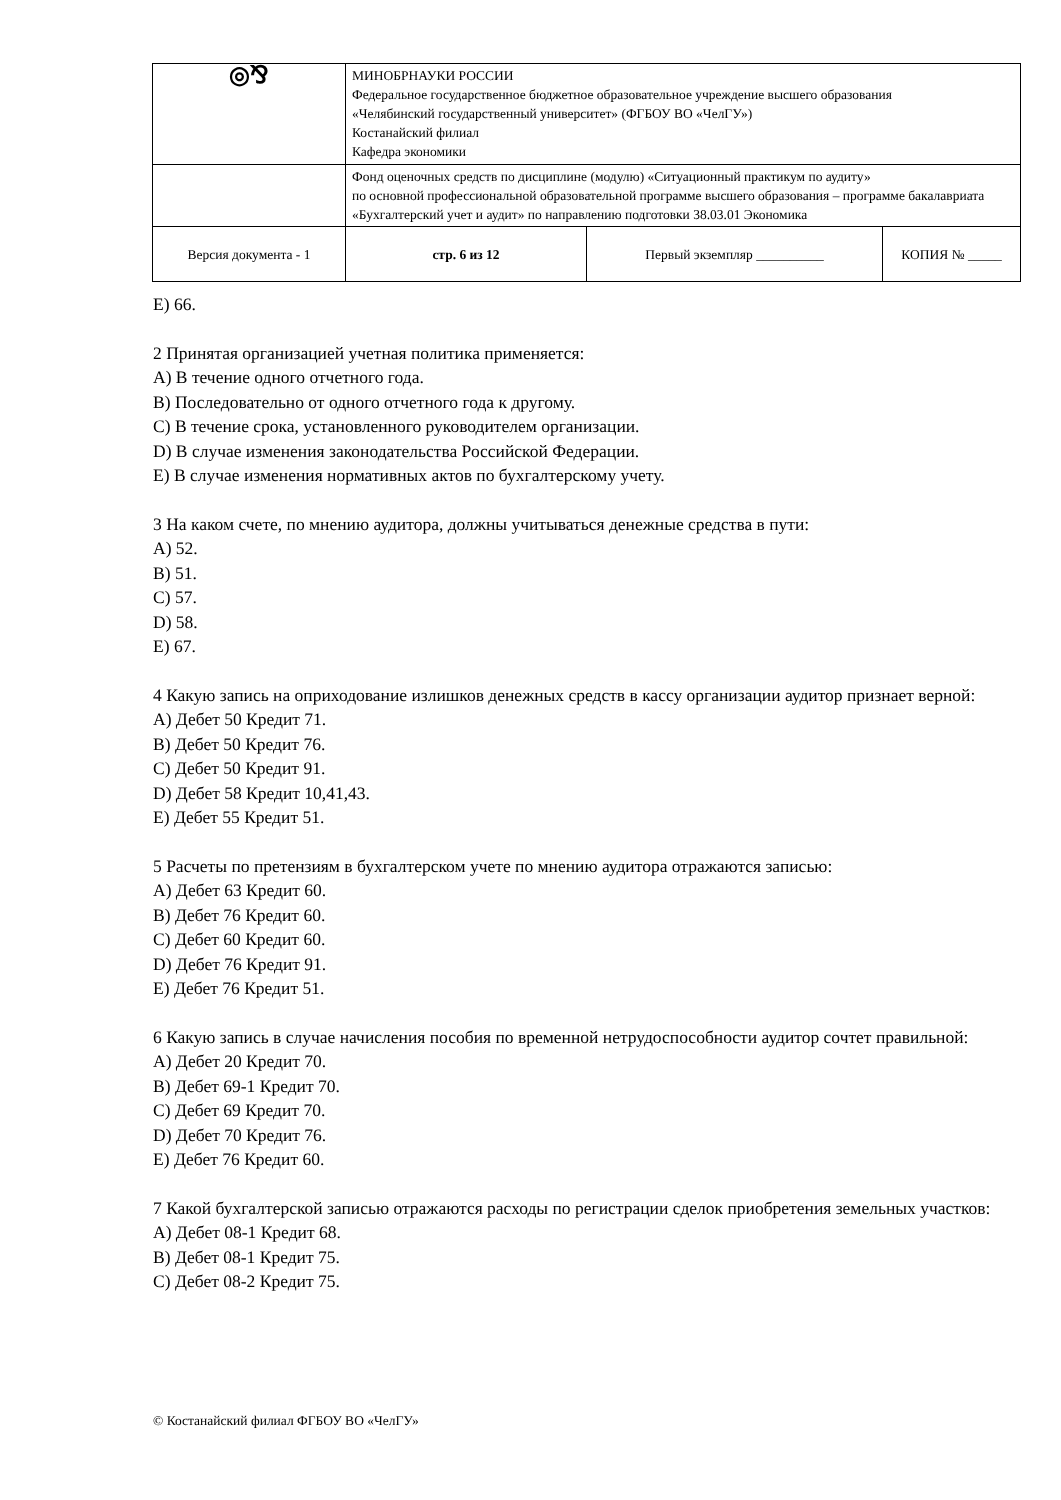| ◎⅋ | МИНОБРНАУКИ РОССИИ Федеральное государственное бюджетное образовательное учреждение высшего образования «Челябинский государственный университет» (ФГБОУ ВО «ЧелГУ») Костанайский филиал Кафедра экономики | | |
| | Фонд оценочных средств по дисциплине (модулю) «Ситуационный практикум по аудиту» по основной профессиональной образовательной программе высшего образования – программе бакалавриата «Бухгалтерский учет и аудит» по направлению подготовки 38.03.01 Экономика | | |
| Версия документа - 1 | стр. 6 из 12 | Первый экземпляр __________ | КОПИЯ № _____ |
E) 66.
2 Принятая организацией учетная политика применяется:
A) В течение одного отчетного года.
B) Последовательно от одного отчетного года к другому.
C) В течение срока, установленного руководителем организации.
D) В случае изменения законодательства Российской Федерации.
E) В случае изменения нормативных актов по бухгалтерскому учету.
3 На каком счете, по мнению аудитора, должны учитываться денежные средства в пути:
A) 52.
B) 51.
C) 57.
D) 58.
E) 67.
4 Какую запись на оприходование излишков денежных средств в кассу организации аудитор признает верной:
A) Дебет 50 Кредит 71.
B) Дебет 50 Кредит 76.
C) Дебет 50 Кредит 91.
D) Дебет 58 Кредит 10,41,43.
E) Дебет 55 Кредит 51.
5 Расчеты по претензиям в бухгалтерском учете по мнению аудитора отражаются записью:
A) Дебет 63 Кредит 60.
B) Дебет 76 Кредит 60.
C) Дебет 60 Кредит 60.
D) Дебет 76 Кредит 91.
E) Дебет 76 Кредит 51.
6 Какую запись в случае начисления пособия по временной нетрудоспособности аудитор сочтет правильной:
A) Дебет 20 Кредит 70.
B) Дебет 69-1 Кредит 70.
C) Дебет 69 Кредит 70.
D) Дебет 70 Кредит 76.
E) Дебет 76 Кредит 60.
7 Какой бухгалтерской записью отражаются расходы по регистрации сделок приобретения земельных участков:
A) Дебет 08-1 Кредит 68.
B) Дебет 08-1 Кредит 75.
C) Дебет 08-2 Кредит 75.
© Костанайский филиал ФГБОУ ВО «ЧелГУ»